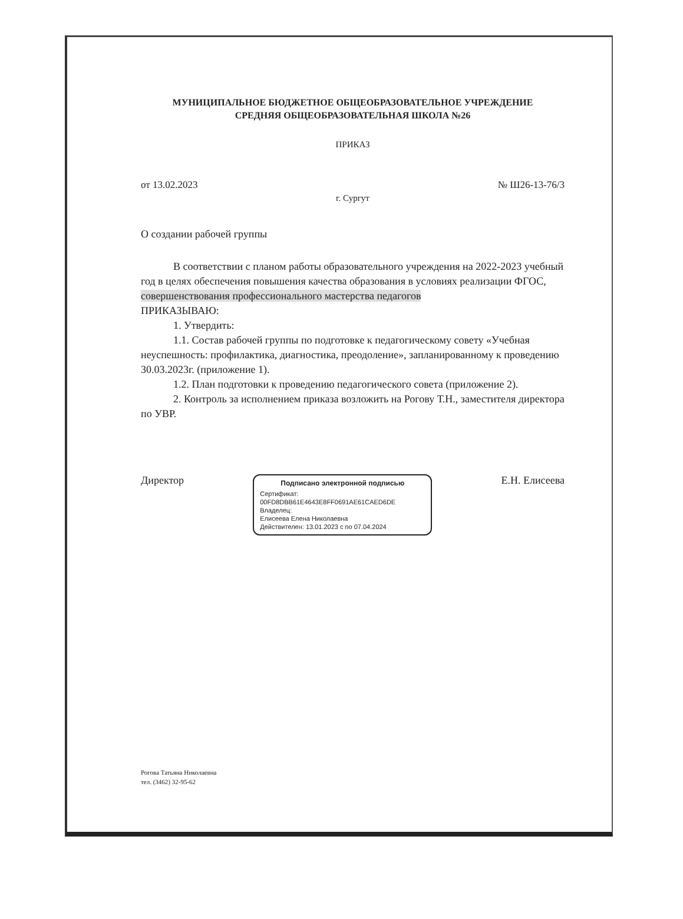МУНИЦИПАЛЬНОЕ БЮДЖЕТНОЕ ОБЩЕОБРАЗОВАТЕЛЬНОЕ УЧРЕЖДЕНИЕ
СРЕДНЯЯ ОБЩЕОБРАЗОВАТЕЛЬНАЯ ШКОЛА №26
ПРИКАЗ
от 13.02.2023 № Ш26-13-76/3
г. Сургут
О создании рабочей группы
В соответствии с планом работы образовательного учреждения на 2022-2023 учебный год в целях обеспечения повышения качества образования в условиях реализации ФГОС, совершенствования профессионального мастерства педагогов
ПРИКАЗЫВАЮ:
1. Утвердить:
1.1. Состав рабочей группы по подготовке к педагогическому совету «Учебная неуспешность: профилактика, диагностика, преодоление», запланированному к проведению 30.03.2023г. (приложение 1).
1.2. План подготовки к проведению педагогического совета (приложение 2).
2. Контроль за исполнением приказа возложить на Рогову Т.Н., заместителя директора по УВР.
Директор
Подписано электронной подписью
Сертификат:
00FD8DBB61E4643E8FF0691AE61CAED6DE
Владелец:
Елисеева Елена Николаевна
Действителен: 13.01.2023 с по 07.04.2024
Е.Н. Елисеева
Рогова Татьяна Николаевна
тел. (3462) 32-95-62